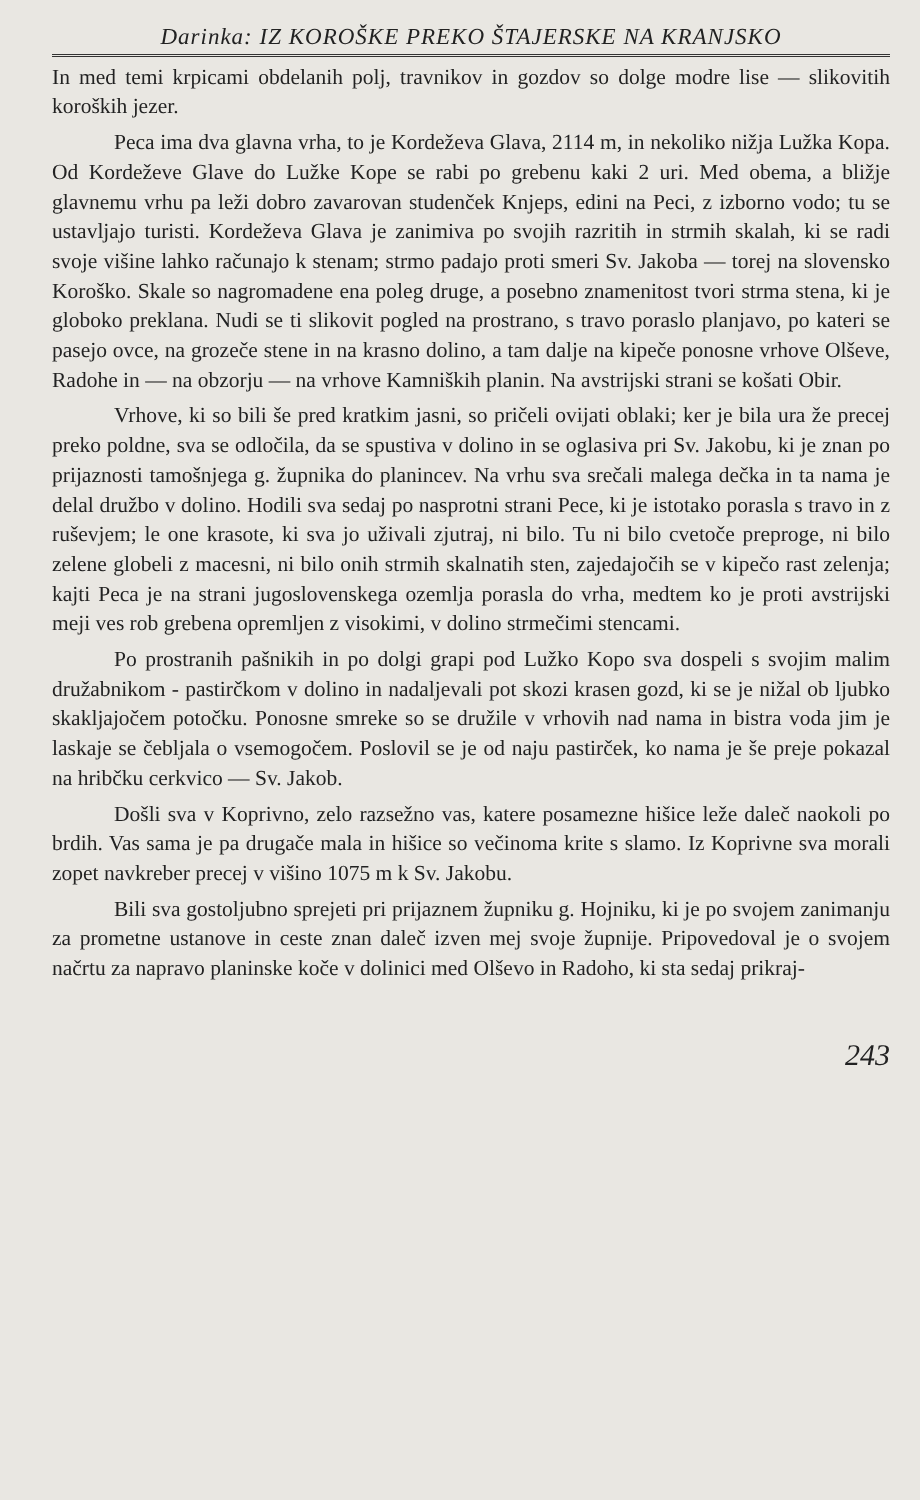Darinka: IZ KOROŠKE PREKO ŠTAJERSKE NA KRANJSKO
In med temi krpicami obdelanih polj, travnikov in gozdov so dolge modre lise — slikovitih koroških jezer.
Peca ima dva glavna vrha, to je Kordeževa Glava, 2114 m, in nekoliko nižja Lužka Kopa. Od Kordeževe Glave do Lužke Kope se rabi po grebenu kaki 2 uri. Med obema, a bližje glavnemu vrhu pa leži dobro zavarovan studenček Knjeps, edini na Peci, z izborno vodo; tu se ustavljajo turisti. Kordeževa Glava je zanimiva po svojih razritih in strmih skalah, ki se radi svoje višine lahko računajo k stenam; strmo padajo proti smeri Sv. Jakoba — torej na slovensko Koroško. Skale so nagromadene ena poleg druge, a posebno znamenitost tvori strma stena, ki je globoko preklana. Nudi se ti slikovit pogled na prostrano, s travo poraslo planjavo, po kateri se pasejo ovce, na grozeče stene in na krasno dolino, a tam dalje na kipeče ponosne vrhove Olševe, Radohe in — na obzorju — na vrhove Kamniških planin. Na avstrijski strani se košati Obir.
Vrhove, ki so bili še pred kratkim jasni, so pričeli ovijati oblaki; ker je bila ura že precej preko poldne, sva se odločila, da se spustiva v dolino in se oglasiva pri Sv. Jakobu, ki je znan po prijaznosti tamošnjega g. župnika do planincev. Na vrhu sva srečali malega dečka in ta nama je delal družbo v dolino. Hodili sva sedaj po nasprotni strani Pece, ki je istotako porasla s travo in z ruševjem; le one krasote, ki sva jo uživali zjutraj, ni bilo. Tu ni bilo cvetoče preproge, ni bilo zelene globeli z macesni, ni bilo onih strmih skalnatih sten, zajedajočih se v kipečo rast zelenja; kajti Peca je na strani jugoslovenskega ozemlja porasla do vrha, medtem ko je proti avstrijski meji ves rob grebena opremljen z visokimi, v dolino strmečimi stencami.
Po prostranih pašnikih in po dolgi grapi pod Lužko Kopo sva dospeli s svojim malim družabnikom - pastirčkom v dolino in nadaljevali pot skozi krasen gozd, ki se je nižal ob ljubko skakljajočem potočku. Ponosne smreke so se družile v vrhovih nad nama in bistra voda jim je laskaje se čebljala o vsemogočem. Poslovil se je od naju pastirček, ko nama je še preje pokazal na hribčku cerkvico — Sv. Jakob.
Došli sva v Koprivno, zelo razsežno vas, katere posamezne hišice leže daleč naokoli po brdih. Vas sama je pa drugače mala in hišice so večinoma krite s slamo. Iz Koprivne sva morali zopet navkreber precej v višino 1075 m k Sv. Jakobu.
Bili sva gostoljubno sprejeti pri prijaznem župniku g. Hojniku, ki je po svojem zanimanju za prometne ustanove in ceste znan daleč izven mej svoje župnije. Pripovedoval je o svojem načrtu za napravo planinske koče v dolinici med Olševo in Radoho, ki sta sedaj prikraj-
243